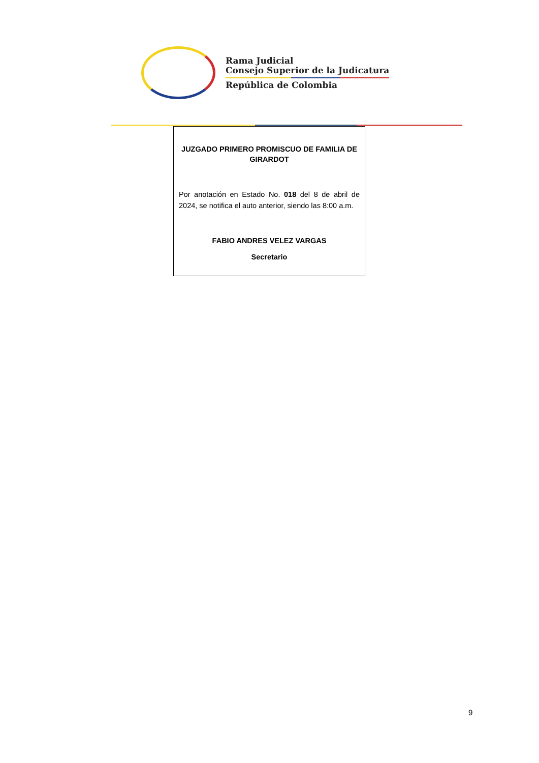Rama Judicial
Consejo Superior de la Judicatura
República de Colombia
JUZGADO PRIMERO PROMISCUO DE FAMILIA DE GIRARDOT
Por anotación en Estado No. 018 del 8 de abril de 2024, se notifica el auto anterior, siendo las 8:00 a.m.
FABIO ANDRES VELEZ VARGAS
Secretario
9